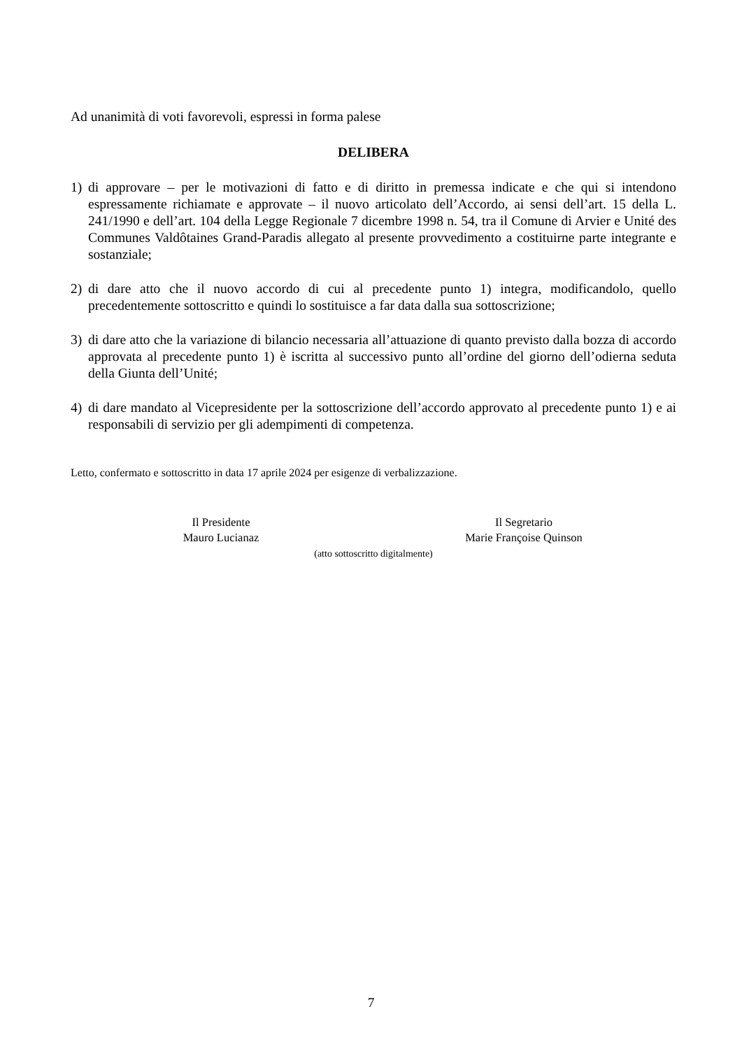Ad unanimità di voti favorevoli, espressi in forma palese
DELIBERA
1) di approvare – per le motivazioni di fatto e di diritto in premessa indicate e che qui si intendono espressamente richiamate e approvate – il nuovo articolato dell’Accordo, ai sensi dell’art. 15 della L. 241/1990 e dell’art. 104 della Legge Regionale 7 dicembre 1998 n. 54, tra il Comune di Arvier e Unité des Communes Valdôtaines Grand-Paradis allegato al presente provvedimento a costituirne parte integrante e sostanziale;
2) di dare atto che il nuovo accordo di cui al precedente punto 1) integra, modificandolo, quello precedentemente sottoscritto e quindi lo sostituisce a far data dalla sua sottoscrizione;
3) di dare atto che la variazione di bilancio necessaria all’attuazione di quanto previsto dalla bozza di accordo approvata al precedente punto 1) è iscritta al successivo punto all’ordine del giorno dell’odierna seduta della Giunta dell’Unité;
4) di dare mandato al Vicepresidente per la sottoscrizione dell’accordo approvato al precedente punto 1) e ai responsabili di servizio per gli adempimenti di competenza.
Letto, confermato e sottoscritto in data 17 aprile 2024 per esigenze di verbalizzazione.
Il Presidente
Mauro Lucianaz
Il Segretario
Marie Françoise Quinson
(atto sottoscritto digitalmente)
7